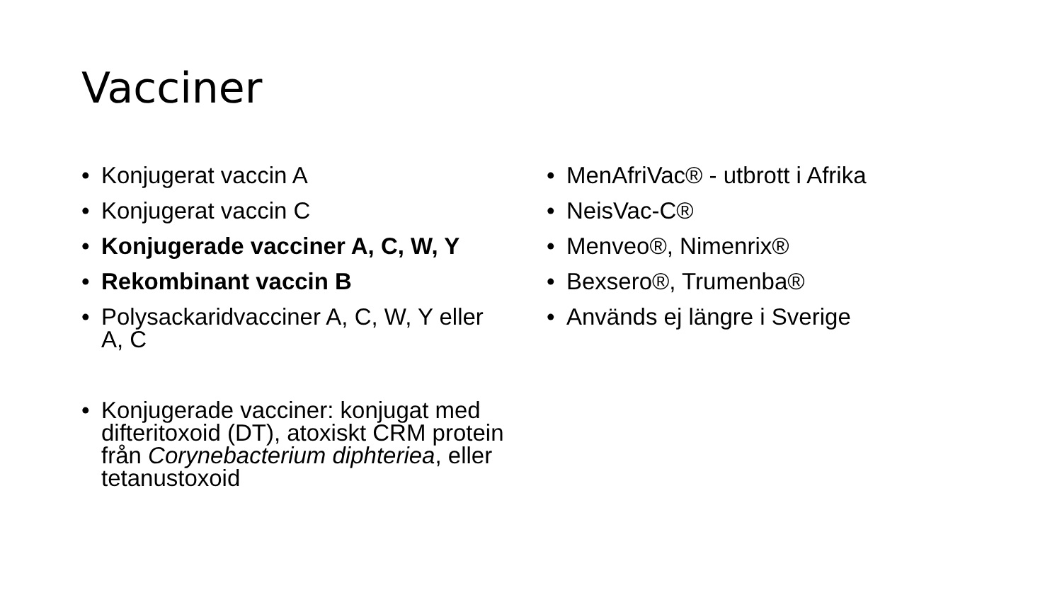Vacciner
• Konjugerat vaccin A
• Konjugerat vaccin C
• Konjugerade vacciner A, C, W, Y
• Rekombinant vaccin B
• Polysackaridvacciner A, C, W, Y eller A, C
• Konjugerade vacciner: konjugat med difteritoxoid (DT), atoxiskt CRM protein från Corynebacterium diphteriea, eller tetanustoxoid
• MenAfriVac® - utbrott i Afrika
• NeisVac-C®
• Menveo®, Nimenrix®
• Bexsero®, Trumenba®
• Används ej längre i Sverige